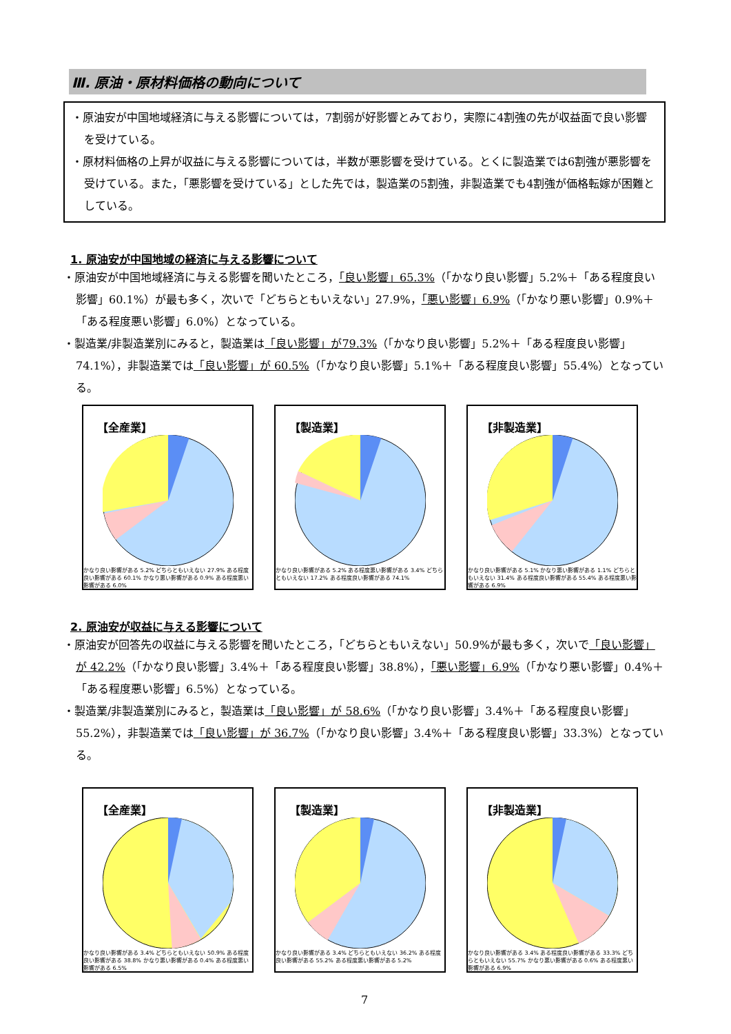Ⅲ. 原油・原材料価格の動向について
・原油安が中国地域経済に与える影響については，7割弱が好影響とみており，実際に4割強の先が収益面で良い影響を受けている。
・原材料価格の上昇が収益に与える影響については，半数が悪影響を受けている。とくに製造業では6割強が悪影響を受けている。また，「悪影響を受けている」とした先では，製造業の5割強，非製造業でも4割強が価格転嫁が困難としている。
1. 原油安が中国地域の経済に与える影響について
・原油安が中国地域経済に与える影響を聞いたところ，「良い影響」65.3%（「かなり良い影響」5.2%＋「ある程度良い影響」60.1%）が最も多く，次いで「どちらともいえない」27.9%，「悪い影響」6.9%（「かなり悪い影響」0.9%＋「ある程度悪い影響」6.0%）となっている。
・製造業/非製造業別にみると，製造業は「良い影響」が79.3%（「かなり良い影響」5.2%＋「ある程度良い影響」74.1%），非製造業では「良い影響」が 60.5%（「かなり良い影響」5.1%＋「ある程度良い影響」55.4%）となっている。
【全産業】
かなり良い影響がある 5.2% どちらともいえない 27.9% ある程度良い影響がある 60.1% かなり悪い影響がある 0.9% ある程度悪い影響がある 6.0%
【製造業】
かなり良い影響がある 5.2% ある程度悪い影響がある 3.4% どちらともいえない 17.2% ある程度良い影響がある 74.1%
【非製造業】
かなり良い影響がある 5.1% かなり悪い影響がある 1.1% どちらともいえない 31.4% ある程度良い影響がある 55.4% ある程度悪い影響がある 6.9%
2. 原油安が収益に与える影響について
・原油安が回答先の収益に与える影響を聞いたところ，「どちらともいえない」50.9%が最も多く，次いで「良い影響」が 42.2%（「かなり良い影響」3.4%＋「ある程度良い影響」38.8%），「悪い影響」6.9%（「かなり悪い影響」0.4%＋「ある程度悪い影響」6.5%）となっている。
・製造業/非製造業別にみると，製造業は「良い影響」が 58.6%（「かなり良い影響」3.4%＋「ある程度良い影響」55.2%），非製造業では「良い影響」が 36.7%（「かなり良い影響」3.4%＋「ある程度良い影響」33.3%）となっている。
【全産業】
かなり良い影響がある 3.4% どちらともいえない 50.9% ある程度良い影響がある 38.8% かなり悪い影響がある 0.4% ある程度悪い影響がある 6.5%
【製造業】
かなり良い影響がある 3.4% どちらともいえない 36.2% ある程度良い影響がある 55.2% ある程度悪い影響がある 5.2%
【非製造業】
かなり良い影響がある 3.4% ある程度良い影響がある 33.3% どちらともいえない 55.7% かなり悪い影響がある 0.6% ある程度悪い影響がある 6.9%
7